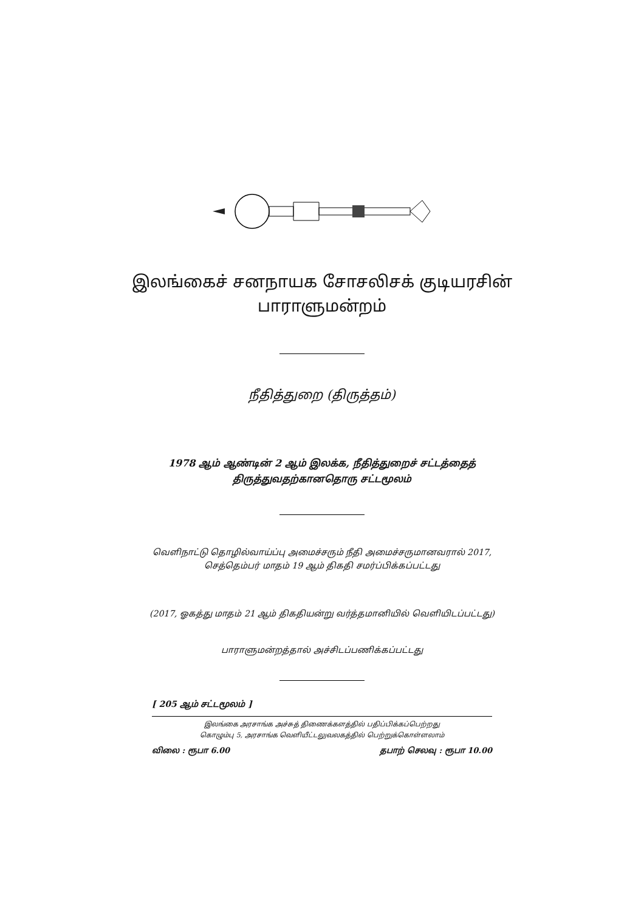இலங்கைச் சனநாயக சோசலிசக் குடியரசின்
பாராளுமன்றம்
நீதித்துறை (திருத்தம்)
1978 ஆம் ஆண்டின் 2 ஆம் இலக்க, நீதித்துறைச் சட்டத்தைத்
திருத்துவதற்கானதொரு சட்டமூலம்
வெளிநாட்டு தொழில்வாய்ப்பு அமைச்சரும் நீதி அமைச்சருமானவரால் 2017,
செத்தெம்பர் மாதம் 19 ஆம் திகதி சமர்ப்பிக்கப்பட்டது
(2017, ஓகத்து மாதம் 21 ஆம் திகதியன்று வர்த்தமானியில் வெளியிடப்பட்டது)
பாராளுமன்றத்தால் அச்சிடப்பணிக்கப்பட்டது
[ 205 ஆம் சட்டமூலம் ]
இலங்கை அரசாங்க அச்சுத் திணைக்களத்தில் பதிப்பிக்கப்பெற்றது
கொழும்பு 5, அரசாங்க வெளியீட்டலுவலகத்தில் பெற்றுக்கொள்ளலாம்
விலை : ரூபா 6.00 தபாற் செலவு : ரூபா 10.00